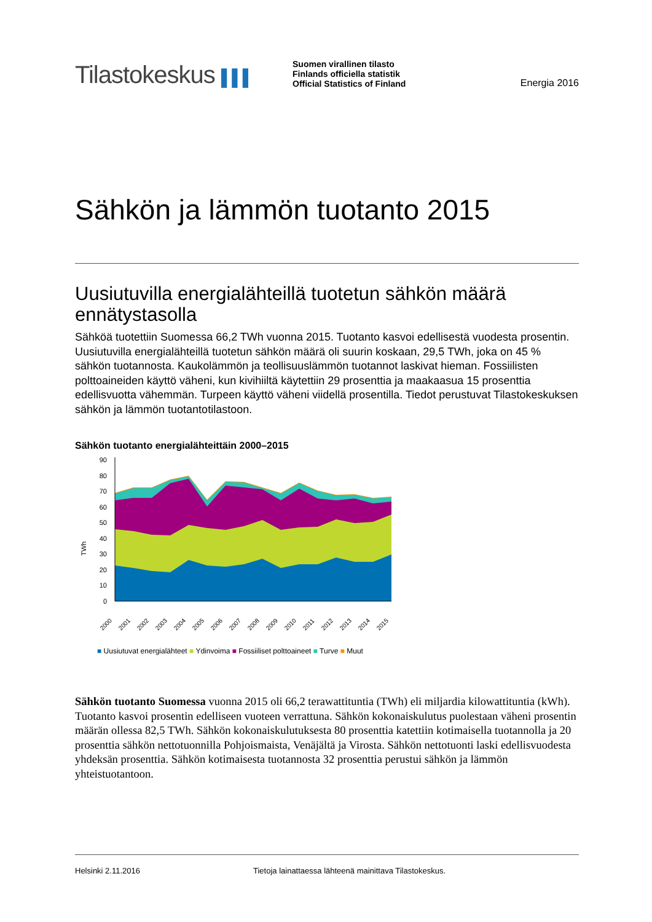Tilastokeskus ▌▌▌
Suomen virallinen tilasto
Finlands officiella statistik
Official Statistics of Finland
Energia 2016
Sähkön ja lämmön tuotanto 2015
Uusiutuvilla energialähteillä tuotetun sähkön määrä ennätystasolla
Sähköä tuotettiin Suomessa 66,2 TWh vuonna 2015. Tuotanto kasvoi edellisestä vuodesta prosentin. Uusiutuvilla energialähteillä tuotetun sähkön määrä oli suurin koskaan, 29,5 TWh, joka on 45 % sähkön tuotannosta. Kaukolämmön ja teollisuuslämmön tuotannot laskivat hieman. Fossiilisten polttoaineiden käyttö väheni, kun kivihiiltä käytettiin 29 prosenttia ja maakaasua 15 prosenttia edellisvuotta vähemmän. Turpeen käyttö väheni viidellä prosentilla. Tiedot perustuvat Tilastokeskuksen sähkön ja lämmön tuotantotilastoon.
Sähkön tuotanto energialähteittäin 2000–2015
TWh
90
80
70
60
50
40
30
20
10
0
2000
2001
2002
2003
2004
2005
2006
2007
2008
2009
2010
2011
2012
2013
2014
2015
■ Uusiutuvat energialähteet ■ Ydinvoima ■ Fossiiliset polttoaineet ■ Turve ■ Muut
Sähkön tuotanto Suomessa vuonna 2015 oli 66,2 terawattituntia (TWh) eli miljardia kilowattituntia (kWh). Tuotanto kasvoi prosentin edelliseen vuoteen verrattuna. Sähkön kokonaiskulutus puolestaan väheni prosentin määrän ollessa 82,5 TWh. Sähkön kokonaiskulutuksesta 80 prosenttia katettiin kotimaisella tuotannolla ja 20 prosenttia sähkön nettotuonnilla Pohjoismaista, Venäjältä ja Virosta. Sähkön nettotuonti laski edellisvuodesta yhdeksän prosenttia. Sähkön kotimaisesta tuotannosta 32 prosenttia perustui sähkön ja lämmön yhteistuotantoon.
Helsinki 2.11.2016 Tietoja lainattaessa lähteenä mainittava Tilastokeskus.